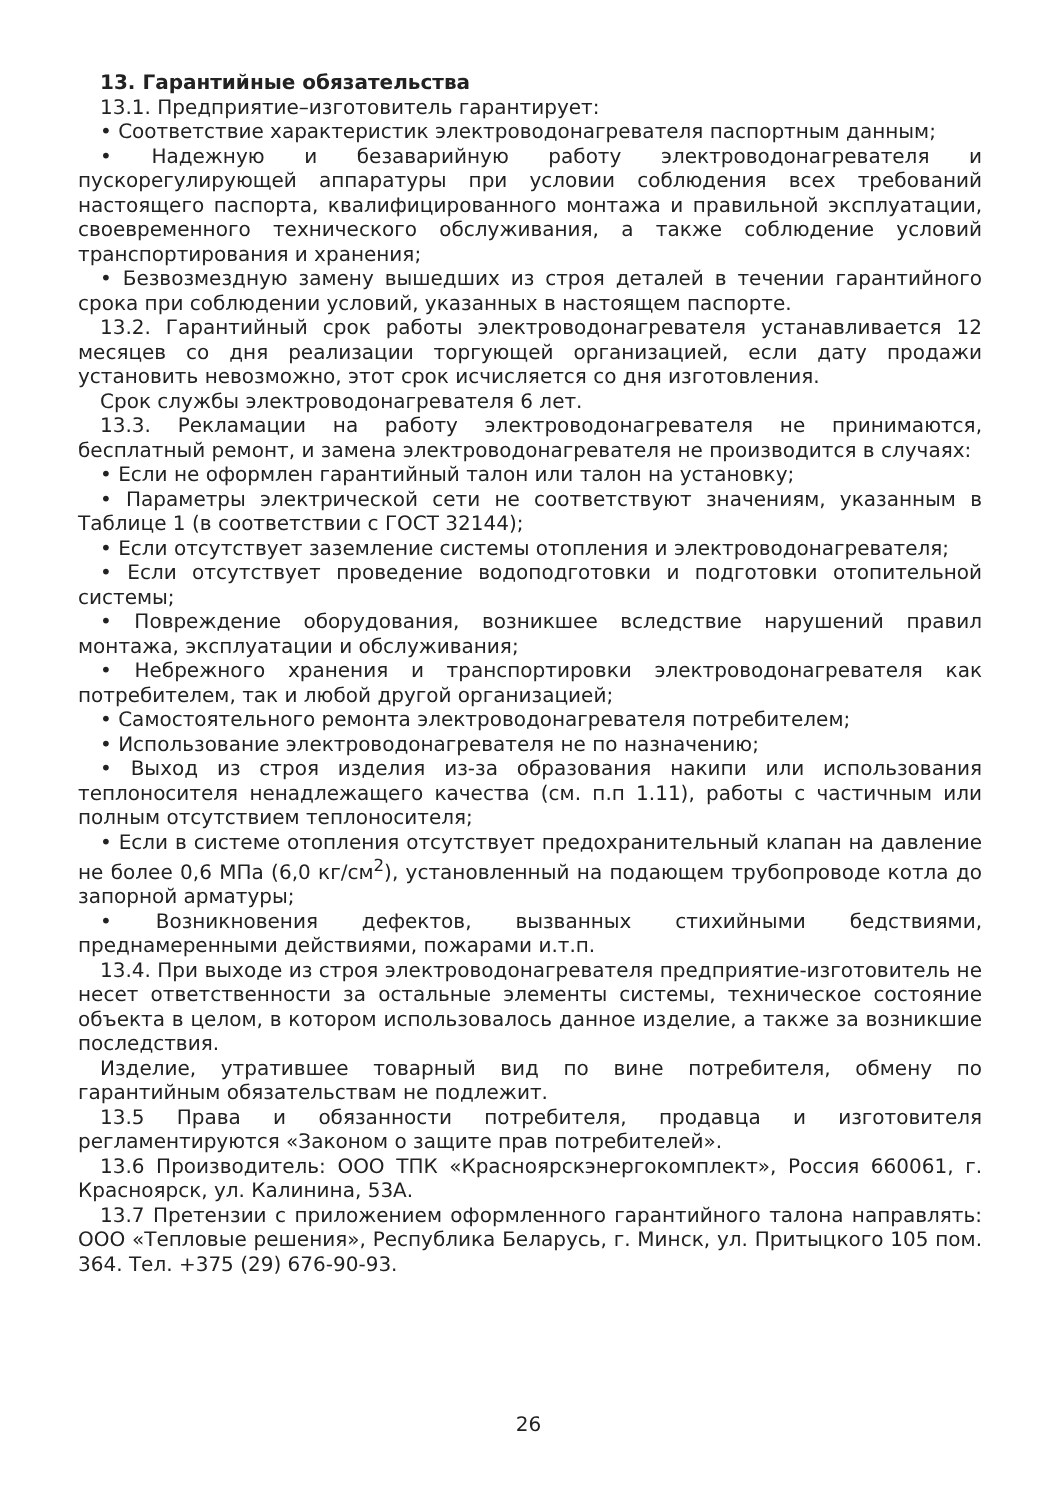13. Гарантийные обязательства
13.1. Предприятие–изготовитель гарантирует:
• Соответствие характеристик электроводонагревателя паспортным данным;
• Надежную и безаварийную работу электроводонагревателя и пускорегулирующей аппаратуры при условии соблюдения всех требований настоящего паспорта, квалифицированного монтажа и правильной эксплуатации, своевременного технического обслуживания, а также соблюдение условий транспортирования и хранения;
• Безвозмездную замену вышедших из строя деталей в течении гарантийного срока при соблюдении условий, указанных в настоящем паспорте.
13.2. Гарантийный срок работы электроводонагревателя устанавливается 12 месяцев со дня реализации торгующей организацией, если дату продажи установить невозможно, этот срок исчисляется со дня изготовления.
Срок службы электроводонагревателя 6 лет.
13.3. Рекламации на работу электроводонагревателя не принимаются, бесплатный ремонт, и замена электроводонагревателя не производится в случаях:
• Если не оформлен гарантийный талон или талон на установку;
• Параметры электрической сети не соответствуют значениям, указанным в Таблице 1 (в соответствии с ГОСТ 32144);
• Если отсутствует заземление системы отопления и электроводонагревателя;
• Если отсутствует проведение водоподготовки и подготовки отопительной системы;
• Повреждение оборудования, возникшее вследствие нарушений правил монтажа, эксплуатации и обслуживания;
• Небрежного хранения и транспортировки электроводонагревателя как потребителем, так и любой другой организацией;
• Самостоятельного ремонта электроводонагревателя потребителем;
• Использование электроводонагревателя не по назначению;
• Выход из строя изделия из-за образования накипи или использования теплоносителя ненадлежащего качества (см. п.п 1.11), работы с частичным или полным отсутствием теплоносителя;
• Если в системе отопления отсутствует предохранительный клапан на давление не более 0,6 МПа (6,0 кг/см<sup>2</sup>), установленный на подающем трубопроводе котла до запорной арматуры;
• Возникновения дефектов, вызванных стихийными бедствиями, преднамеренными действиями, пожарами и.т.п.
13.4. При выходе из строя электроводонагревателя предприятие-изготовитель не несет ответственности за остальные элементы системы, техническое состояние объекта в целом, в котором использовалось данное изделие, а также за возникшие последствия.
Изделие, утратившее товарный вид по вине потребителя, обмену по гарантийным обязательствам не подлежит.
13.5 Права и обязанности потребителя, продавца и изготовителя регламентируются «Законом о защите прав потребителей».
13.6 Производитель: ООО ТПК «Красноярскэнергокомплект», Россия 660061, г. Красноярск, ул. Калинина, 53А.
13.7 Претензии с приложением оформленного гарантийного талона направлять: ООО «Тепловые решения», Республика Беларусь, г. Минск, ул. Притыцкого 105 пом. 364. Тел. +375 (29) 676-90-93.
26